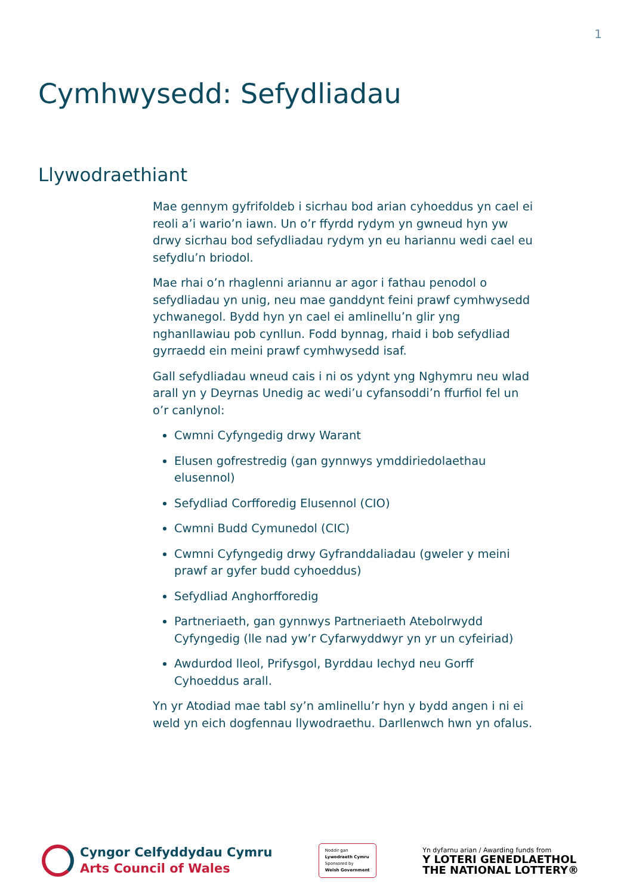1
Cymhwysedd: Sefydliadau
Llywodraethiant
Mae gennym gyfrifoldeb i sicrhau bod arian cyhoeddus yn cael ei reoli a’i wario’n iawn. Un o’r ffyrdd rydym yn gwneud hyn yw drwy sicrhau bod sefydliadau rydym yn eu hariannu wedi cael eu sefydlu’n briodol.
Mae rhai o’n rhaglenni ariannu ar agor i fathau penodol o sefydliadau yn unig, neu mae ganddynt feini prawf cymhwysedd ychwanegol. Bydd hyn yn cael ei amlinellu’n glir yng nghanllawiau pob cynllun. Fodd bynnag, rhaid i bob sefydliad gyrraedd ein meini prawf cymhwysedd isaf.
Gall sefydliadau wneud cais i ni os ydynt yng Nghymru neu wlad arall yn y Deyrnas Unedig ac wedi’u cyfansoddi’n ffurfiol fel un o’r canlynol:
Cwmni Cyfyngedig drwy Warant
Elusen gofrestredig (gan gynnwys ymddiriedolaethau elusennol)
Sefydliad Corfforedig Elusennol (CIO)
Cwmni Budd Cymunedol (CIC)
Cwmni Cyfyngedig drwy Gyfranddaliadau (gweler y meini prawf ar gyfer budd cyhoeddus)
Sefydliad Anghorfforedig
Partneriaeth, gan gynnwys Partneriaeth Atebolrwydd Cyfyngedig (lle nad yw’r Cyfarwyddwyr yn yr un cyfeiriad)
Awdurdod lleol, Prifysgol, Byrddau Iechyd neu Gorff Cyhoeddus arall.
Yn yr Atodiad mae tabl sy’n amlinellu’r hyn y bydd angen i ni ei weld yn eich dogfennau llywodraethu. Darllenwch hwn yn ofalus.
Cyngor Celfyddydau Cymru
Arts Council of Wales
Noddir gan
Lywodraeth Cymru
Sponsored by
Welsh Government
Yn dyfarnu arian / Awarding funds from
Y LOTERI GENEDLAETHOL
THE NATIONAL LOTTERY®